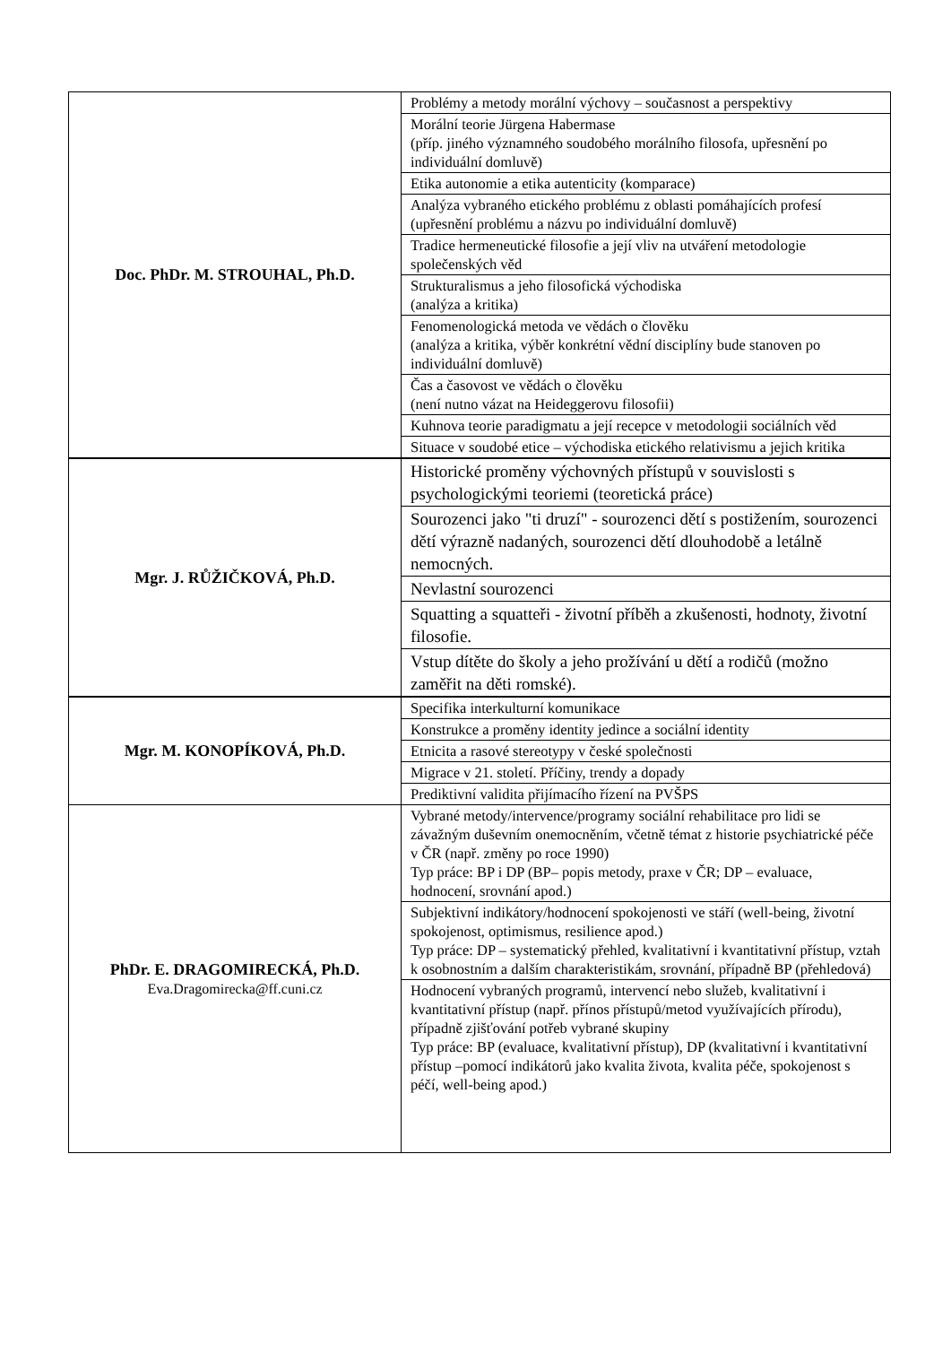| Doc. PhDr. M. STROUHAL, Ph.D. | Problémy a metody morální výchovy – současnost a perspektivy |
| | Morální teorie Jürgena Habermase (příp. jiného významného soudobého morálního filosofa, upřesnění po individuální domluvě) |
| | Etika autonomie a etika autenticity (komparace) |
| | Analýza vybraného etického problému z oblasti pomáhajících profesí (upřesnění problému a názvu po individuální domluvě) |
| | Tradice hermeneutické filosofie a její vliv na utváření metodologie společenských věd |
| | Strukturalismus a jeho filosofická východiska (analýza a kritika) |
| | Fenomenologická metoda ve vědách o člověku (analýza a kritika, výběr konkrétní vědní disciplíny bude stanoven po individuální domluvě) |
| | Čas a časovost ve vědách o člověku (není nutno vázat na Heideggerovu filosofii) |
| | Kuhnova teorie paradigmatu a její recepce v metodologii sociálních věd |
| | Situace v soudobé etice – východiska etického relativismu a jejich kritika |
| Mgr. J. RŮŽIČKOVÁ, Ph.D. | Historické proměny výchovných přístupů v souvislosti s psychologickými teoriemi (teoretická práce) |
| | Sourozenci jako "ti druzí" - sourozenci dětí s postižením, sourozenci dětí výrazně nadaných, sourozenci dětí dlouhodobě a letálně nemocných. |
| | Nevlastní sourozenci |
| | Squatting a squatteři - životní příběh a zkušenosti, hodnoty, životní filosofie. |
| | Vstup dítěte do školy a jeho prožívání u dětí a rodičů (možno zaměřit na děti romské). |
| Mgr. M. KONOPÍKOVÁ, Ph.D. | Specifika interkulturní komunikace |
| | Konstrukce a proměny identity jedince a sociální identity |
| | Etnicita a rasové stereotypy v české společnosti |
| | Migrace v 21. století. Příčiny, trendy a dopady |
| | Prediktivní validita přijímacího řízení na PVŠPS |
| PhDr. E. DRAGOMIRECKÁ, Ph.D. Eva.Dragomirecka@ff.cuni.cz | Vybrané metody/intervence/programy sociální rehabilitace pro lidi se závažným duševním onemocněním, včetně témat z historie psychiatrické péče v ČR (např. změny po roce 1990) Typ práce: BP i DP (BP– popis metody, praxe v ČR; DP – evaluace, hodnocení, srovnání apod.) |
| | Subjektivní indikátory/hodnocení spokojenosti ve stáří (well-being, životní spokojenost, optimismus, resilience apod.) Typ práce: DP – systematický přehled, kvalitativní i kvantitativní přístup, vztah k osobnostním a dalším charakteristikám, srovnání, případně BP (přehledová) |
| | Hodnocení vybraných programů, intervencí nebo služeb, kvalitativní i kvantitativní přístup (např. přínos přístupů/metod využívajících přírodu), případně zjišťování potřeb vybrané skupiny Typ práce: BP (evaluace, kvalitativní přístup), DP (kvalitativní i kvantitativní přístup –pomocí indikátorů jako kvalita života, kvalita péče, spokojenost s péčí, well-being apod.) |